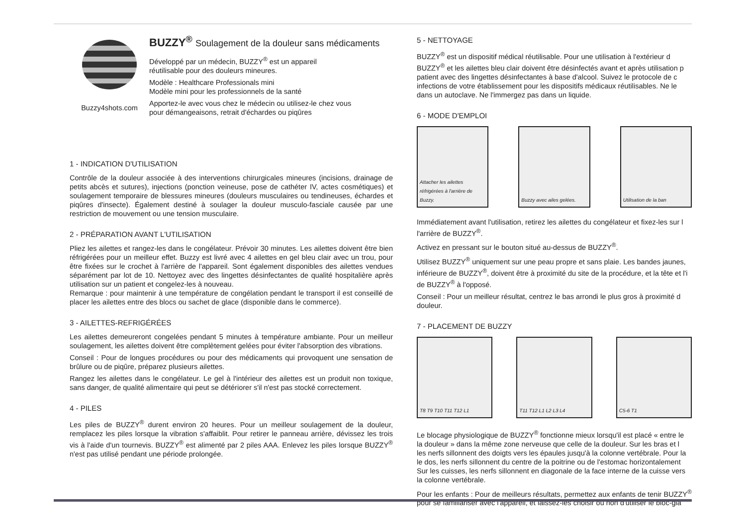Buzzy4shots.com
BUZZY<sup>®</sup> Soulagement de la douleur sans médicaments
Développé par un médecin, BUZZY<sup>®</sup> est un appareil
réutilisable pour des douleurs mineures.
Modèle : Healthcare Professionals mini
Modèle mini pour les professionnels de la santé
Apportez-le avec vous chez le médecin ou utilisez-le chez vous
pour démangeaisons, retrait d'échardes ou piqûres
1 - INDICATION D'UTILISATION
Contrôle de la douleur associée à des interventions chirurgicales mineures (incisions, drainage de petits abcès et sutures), injections (ponction veineuse, pose de cathéter IV, actes cosmétiques) et soulagement temporaire de blessures mineures (douleurs musculaires ou tendineuses, échardes et piqûres d'insecte). Également destiné à soulager la douleur musculo-fasciale causée par une restriction de mouvement ou une tension musculaire.
2 - PRÉPARATION AVANT L'UTILISATION
Pliez les ailettes et rangez-les dans le congélateur. Prévoir 30 minutes. Les ailettes doivent être bien réfrigérées pour un meilleur effet. Buzzy est livré avec 4 ailettes en gel bleu clair avec un trou, pour être fixées sur le crochet à l'arrière de l'appareil. Sont également disponibles des ailettes vendues séparément par lot de 10. Nettoyez avec des lingettes désinfectantes de qualité hospitalière après utilisation sur un patient et congelez-les à nouveau.
Remarque : pour maintenir à une température de congélation pendant le transport il est conseillé de placer les ailettes entre des blocs ou sachet de glace (disponible dans le commerce).
3 - AILETTES-REFRIGÉRÉES
Les ailettes demeureront congelées pendant 5 minutes à température ambiante. Pour un meilleur soulagement, les ailettes doivent être complètement gelées pour éviter l'absorption des vibrations.
Conseil : Pour de longues procédures ou pour des médicaments qui provoquent une sensation de brûlure ou de piqûre, préparez plusieurs ailettes.
Rangez les ailettes dans le congélateur. Le gel à l'intérieur des ailettes est un produit non toxique, sans danger, de qualité alimentaire qui peut se détériorer s'il n'est pas stocké correctement.
4 - PILES
Les piles de BUZZY<sup>®</sup> durent environ 20 heures. Pour un meilleur soulagement de la douleur, remplacez les piles lorsque la vibration s'affaiblit. Pour retirer le panneau arrière, dévissez les trois vis à l'aide d'un tournevis. BUZZY<sup>®</sup> est alimenté par 2 piles AAA. Enlevez les piles lorsque BUZZY<sup>®</sup> n'est pas utilisé pendant une période prolongée.
5 - NETTOYAGE
BUZZY<sup>®</sup> est un dispositif médical réutilisable. Pour une utilisation à l'extérieur d
BUZZY<sup>®</sup> et les ailettes bleu clair doivent être désinfectés avant et après utilisation p
patient avec des lingettes désinfectantes à base d'alcool. Suivez le protocole de c
infections de votre établissement pour les dispositifs médicaux réutilisables. Ne le
dans un autoclave. Ne l'immergez pas dans un liquide.
6 - MODE D'EMPLOI
Attacher les ailettes réfrigérées à l'arrière de Buzzy.
Buzzy avec ailes gelées. Utilisation de la ban
Immédiatement avant l'utilisation, retirez les ailettes du congélateur et fixez-les sur l
l'arrière de BUZZY<sup>®</sup>.
Activez en pressant sur le bouton situé au-dessus de BUZZY<sup>®</sup>.
Utilisez BUZZY<sup>®</sup> uniquement sur une peau propre et sans plaie. Les bandes jaunes,
inférieure de BUZZY<sup>®</sup>, doivent être à proximité du site de la procédure, et la tête et l'i
de BUZZY<sup>®</sup> à l'opposé.
Conseil : Pour un meilleur résultat, centrez le bas arrondi le plus gros à proximité d
douleur.
7 - PLACEMENT DE BUZZY
T8 T9 T10 T11 T12 L1 T11 T12 L1 L2 L3 L4 C5-6 T1
Le blocage physiologique de BUZZY<sup>®</sup> fonctionne mieux lorsqu'il est placé « entre le
la douleur » dans la même zone nerveuse que celle de la douleur. Sur les bras et l
les nerfs sillonnent des doigts vers les épaules jusqu'à la colonne vertébrale. Pour la
le dos, les nerfs sillonnent du centre de la poitrine ou de l'estomac horizontalement
Sur les cuisses, les nerfs sillonnent en diagonale de la face interne de la cuisse vers
la colonne vertébrale.
Pour les enfants : Pour de meilleurs résultats, permettez aux enfants de tenir BUZZY<sup>®</sup>
pour se familiariser avec l'appareil, et laissez-les choisir ou non d'utiliser le bloc-gla